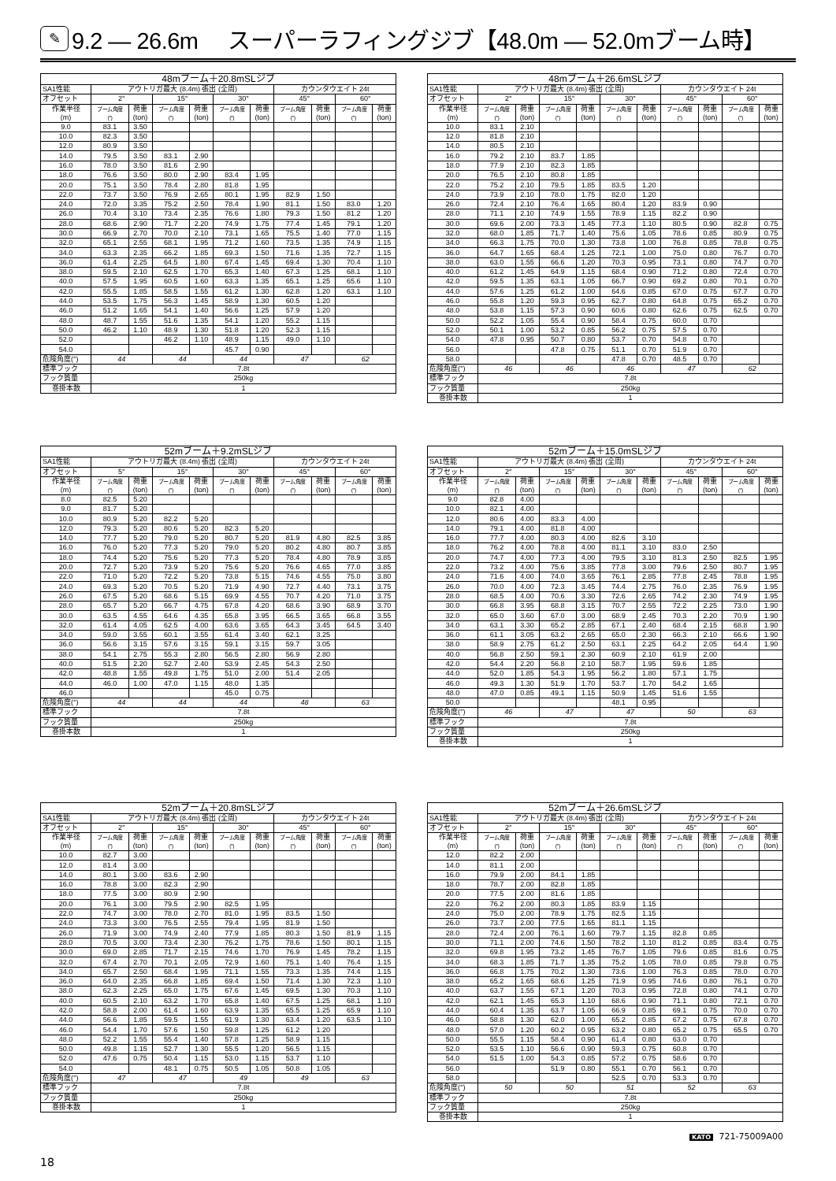✎ 9.2 — 26.6m スーパーラフィングジブ【48.0m — 52.0mブーム時】
| 48mブーム＋20.8mSLジブ | | | | | | | | | | |
| --- | --- | --- | --- | --- | --- | --- | --- | --- | --- | --- |
| SA1性能 | アウトリガ最大 (8.4m) 張出 (全周) | | | | | | カウンタウエイト 24t | | | |
| オフセット | 2° | | 15° | | 30° | | 45° | | 60° | |
| 作業半径 (m) | ブーム角度 (°) | 荷重 (ton) | ブーム角度 (°) | 荷重 (ton) | ブーム角度 (°) | 荷重 (ton) | ブーム角度 (°) | 荷重 (ton) | ブーム角度 (°) | 荷重 (ton) |
| 9.0 | 83.1 | 3.50 | | | | | | | | |
| 10.0 | 82.3 | 3.50 | | | | | | | | |
| 12.0 | 80.9 | 3.50 | | | | | | | | |
| 14.0 | 79.5 | 3.50 | 83.1 | 2.90 | | | | | | |
| 16.0 | 78.0 | 3.50 | 81.6 | 2.90 | | | | | | |
| 18.0 | 76.6 | 3.50 | 80.0 | 2.90 | 83.4 | 1.95 | | | | |
| 20.0 | 75.1 | 3.50 | 78.4 | 2.80 | 81.8 | 1.95 | | | | |
| 22.0 | 73.7 | 3.50 | 76.9 | 2.65 | 80.1 | 1.95 | 82.9 | 1.50 | | |
| 24.0 | 72.0 | 3.35 | 75.2 | 2.50 | 78.4 | 1.90 | 81.1 | 1.50 | 83.0 | 1.20 |
| 26.0 | 70.4 | 3.10 | 73.4 | 2.35 | 76.6 | 1.80 | 79.3 | 1.50 | 81.2 | 1.20 |
| 28.0 | 68.6 | 2.90 | 71.7 | 2.20 | 74.9 | 1.75 | 77.4 | 1.45 | 79.1 | 1.20 |
| 30.0 | 66.9 | 2.70 | 70.0 | 2.10 | 73.1 | 1.65 | 75.5 | 1.40 | 77.0 | 1.15 |
| 32.0 | 65.1 | 2.55 | 68.1 | 1.95 | 71.2 | 1.60 | 73.5 | 1.35 | 74.9 | 1.15 |
| 34.0 | 63.3 | 2.35 | 66.2 | 1.85 | 69.3 | 1.50 | 71.6 | 1.35 | 72.7 | 1.15 |
| 36.0 | 61.4 | 2.25 | 64.5 | 1.80 | 67.4 | 1.45 | 69.4 | 1.30 | 70.4 | 1.10 |
| 38.0 | 59.5 | 2.10 | 62.5 | 1.70 | 65.3 | 1.40 | 67.3 | 1.25 | 68.1 | 1.10 |
| 40.0 | 57.5 | 1.95 | 60.5 | 1.60 | 63.3 | 1.35 | 65.1 | 1.25 | 65.6 | 1.10 |
| 42.0 | 55.5 | 1.85 | 58.5 | 1.55 | 61.2 | 1.30 | 62.8 | 1.20 | 63.1 | 1.10 |
| 44.0 | 53.5 | 1.75 | 56.3 | 1.45 | 58.9 | 1.30 | 60.5 | 1.20 | | |
| 46.0 | 51.2 | 1.65 | 54.1 | 1.40 | 56.6 | 1.25 | 57.9 | 1.20 | | |
| 48.0 | 48.7 | 1.55 | 51.6 | 1.35 | 54.1 | 1.20 | 55.2 | 1.15 | | |
| 50.0 | 46.2 | 1.10 | 48.9 | 1.30 | 51.8 | 1.20 | 52.3 | 1.15 | | |
| 52.0 | | | 46.2 | 1.10 | 48.9 | 1.15 | 49.0 | 1.10 | | |
| 54.0 | | | | | 45.7 | 0.90 | | | | |
| 危険角度(°) | 44 | | 44 | | 44 | | 47 | | 62 | |
| 標準フック | 7.8t | | | | | | | | | |
| フック質量 | 250kg | | | | | | | | | |
| 巻掛本数 | 1 | | | | | | | | | |
| 48mブーム＋26.6mSLジブ | | | | | | | | | | |
| --- | --- | --- | --- | --- | --- | --- | --- | --- | --- | --- |
| SA1性能 | アウトリガ最大 (8.4m) 張出 (全周) | | | | | | カウンタウエイト 24t | | | |
| オフセット | 2° | | 15° | | 30° | | 45° | | 60° | |
| 作業半径 (m) | ブーム角度 (°) | 荷重 (ton) | ブーム角度 (°) | 荷重 (ton) | ブーム角度 (°) | 荷重 (ton) | ブーム角度 (°) | 荷重 (ton) | ブーム角度 (°) | 荷重 (ton) |
| 10.0 | 83.1 | 2.10 | | | | | | | | |
| 12.0 | 81.8 | 2.10 | | | | | | | | |
| 14.0 | 80.5 | 2.10 | | | | | | | | |
| 16.0 | 79.2 | 2.10 | 83.7 | 1.85 | | | | | | |
| 18.0 | 77.9 | 2.10 | 82.3 | 1.85 | | | | | | |
| 20.0 | 76.5 | 2.10 | 80.8 | 1.85 | | | | | | |
| 22.0 | 75.2 | 2.10 | 79.5 | 1.85 | 83.5 | 1.20 | | | | |
| 24.0 | 73.9 | 2.10 | 78.0 | 1.75 | 82.0 | 1.20 | | | | |
| 26.0 | 72.4 | 2.10 | 76.4 | 1.65 | 80.4 | 1.20 | 83.9 | 0.90 | | |
| 28.0 | 71.1 | 2.10 | 74.9 | 1.55 | 78.9 | 1.15 | 82.2 | 0.90 | | |
| 30.0 | 69.6 | 2.00 | 73.3 | 1.45 | 77.3 | 1.10 | 80.5 | 0.90 | 82.8 | 0.75 |
| 32.0 | 68.0 | 1.85 | 71.7 | 1.40 | 75.6 | 1.05 | 78.6 | 0.85 | 80.9 | 0.75 |
| 34.0 | 66.3 | 1.75 | 70.0 | 1.30 | 73.8 | 1.00 | 76.8 | 0.85 | 78.8 | 0.75 |
| 36.0 | 64.7 | 1.65 | 68.4 | 1.25 | 72.1 | 1.00 | 75.0 | 0.80 | 76.7 | 0.70 |
| 38.0 | 63.0 | 1.55 | 66.6 | 1.20 | 70.3 | 0.95 | 73.1 | 0.80 | 74.7 | 0.70 |
| 40.0 | 61.2 | 1.45 | 64.9 | 1.15 | 68.4 | 0.90 | 71.2 | 0.80 | 72.4 | 0.70 |
| 42.0 | 59.5 | 1.35 | 63.1 | 1.05 | 66.7 | 0.90 | 69.2 | 0.80 | 70.1 | 0.70 |
| 44.0 | 57.6 | 1.25 | 61.2 | 1.00 | 64.6 | 0.85 | 67.0 | 0.75 | 67.7 | 0.70 |
| 46.0 | 55.8 | 1.20 | 59.3 | 0.95 | 62.7 | 0.80 | 64.8 | 0.75 | 65.2 | 0.70 |
| 48.0 | 53.8 | 1.15 | 57.3 | 0.90 | 60.6 | 0.80 | 62.6 | 0.75 | 62.5 | 0.70 |
| 50.0 | 52.2 | 1.05 | 55.4 | 0.90 | 58.4 | 0.75 | 60.0 | 0.70 | | |
| 52.0 | 50.1 | 1.00 | 53.2 | 0.85 | 56.2 | 0.75 | 57.5 | 0.70 | | |
| 54.0 | 47.8 | 0.95 | 50.7 | 0.80 | 53.7 | 0.70 | 54.8 | 0.70 | | |
| 56.0 | | | 47.8 | 0.75 | 51.1 | 0.70 | 51.9 | 0.70 | | |
| 58.0 | | | | | 47.8 | 0.70 | 48.5 | 0.70 | | |
| 危険角度(°) | 46 | | 46 | | 46 | | 47 | | 62 | |
| 標準フック | 7.8t | | | | | | | | | |
| フック質量 | 250kg | | | | | | | | | |
| 巻掛本数 | 1 | | | | | | | | | |
| 52mブーム＋9.2mSLジブ | | | | | | | | | | |
| --- | --- | --- | --- | --- | --- | --- | --- | --- | --- | --- |
| SA1性能 | アウトリガ最大 (8.4m) 張出 (全周) | | | | | | カウンタウエイト 24t | | | |
| オフセット | 5° | | 15° | | 30° | | 45° | | 60° | |
| 作業半径 (m) | ブーム角度 (°) | 荷重 (ton) | ブーム角度 (°) | 荷重 (ton) | ブーム角度 (°) | 荷重 (ton) | ブーム角度 (°) | 荷重 (ton) | ブーム角度 (°) | 荷重 (ton) |
| 8.0 | 82.5 | 5.20 | | | | | | | | |
| 9.0 | 81.7 | 5.20 | | | | | | | | |
| 10.0 | 80.9 | 5.20 | 82.2 | 5.20 | | | | | | |
| 12.0 | 79.3 | 5.20 | 80.6 | 5.20 | 82.3 | 5.20 | | | | |
| 14.0 | 77.7 | 5.20 | 79.0 | 5.20 | 80.7 | 5.20 | 81.9 | 4.80 | 82.5 | 3.85 |
| 16.0 | 76.0 | 5.20 | 77.3 | 5.20 | 79.0 | 5.20 | 80.2 | 4.80 | 80.7 | 3.85 |
| 18.0 | 74.4 | 5.20 | 75.6 | 5.20 | 77.3 | 5.20 | 78.4 | 4.80 | 78.9 | 3.85 |
| 20.0 | 72.7 | 5.20 | 73.9 | 5.20 | 75.6 | 5.20 | 76.6 | 4.65 | 77.0 | 3.85 |
| 22.0 | 71.0 | 5.20 | 72.2 | 5.20 | 73.8 | 5.15 | 74.6 | 4.55 | 75.0 | 3.80 |
| 24.0 | 69.3 | 5.20 | 70.5 | 5.20 | 71.9 | 4.90 | 72.7 | 4.40 | 73.1 | 3.75 |
| 26.0 | 67.5 | 5.20 | 68.6 | 5.15 | 69.9 | 4.55 | 70.7 | 4.20 | 71.0 | 3.75 |
| 28.0 | 65.7 | 5.20 | 66.7 | 4.75 | 67.8 | 4.20 | 68.6 | 3.90 | 68.9 | 3.70 |
| 30.0 | 63.5 | 4.55 | 64.6 | 4.35 | 65.8 | 3.95 | 66.5 | 3.65 | 66.8 | 3.55 |
| 32.0 | 61.4 | 4.05 | 62.5 | 4.00 | 63.6 | 3.65 | 64.3 | 3.45 | 64.5 | 3.40 |
| 34.0 | 59.0 | 3.55 | 60.1 | 3.55 | 61.4 | 3.40 | 62.1 | 3.25 | | |
| 36.0 | 56.6 | 3.15 | 57.6 | 3.15 | 59.1 | 3.15 | 59.7 | 3.05 | | |
| 38.0 | 54.1 | 2.75 | 55.3 | 2.80 | 56.5 | 2.80 | 56.9 | 2.80 | | |
| 40.0 | 51.5 | 2.20 | 52.7 | 2.40 | 53.9 | 2.45 | 54.3 | 2.50 | | |
| 42.0 | 48.8 | 1.55 | 49.8 | 1.75 | 51.0 | 2.00 | 51.4 | 2.05 | | |
| 44.0 | 46.0 | 1.00 | 47.0 | 1.15 | 48.0 | 1.35 | | | | |
| 46.0 | | | | | 45.0 | 0.75 | | | | |
| 危険角度(°) | 44 | | 44 | | 44 | | 48 | | 63 | |
| 標準フック | 7.8t | | | | | | | | | |
| フック質量 | 250kg | | | | | | | | | |
| 巻掛本数 | 1 | | | | | | | | | |
| 52mブーム＋15.0mSLジブ | | | | | | | | | | |
| --- | --- | --- | --- | --- | --- | --- | --- | --- | --- | --- |
| SA1性能 | アウトリガ最大 (8.4m) 張出 (全周) | | | | | | カウンタウエイト 24t | | | |
| オフセット | 2° | | 15° | | 30° | | 45° | | 60° | |
| 作業半径 (m) | ブーム角度 (°) | 荷重 (ton) | ブーム角度 (°) | 荷重 (ton) | ブーム角度 (°) | 荷重 (ton) | ブーム角度 (°) | 荷重 (ton) | ブーム角度 (°) | 荷重 (ton) |
| 9.0 | 82.8 | 4.00 | | | | | | | | |
| 10.0 | 82.1 | 4.00 | | | | | | | | |
| 12.0 | 80.6 | 4.00 | 83.3 | 4.00 | | | | | | |
| 14.0 | 79.1 | 4.00 | 81.8 | 4.00 | | | | | | |
| 16.0 | 77.7 | 4.00 | 80.3 | 4.00 | 82.6 | 3.10 | | | | |
| 18.0 | 76.2 | 4.00 | 78.8 | 4.00 | 81.1 | 3.10 | 83.0 | 2.50 | | |
| 20.0 | 74.7 | 4.00 | 77.3 | 4.00 | 79.5 | 3.10 | 81.3 | 2.50 | 82.5 | 1.95 |
| 22.0 | 73.2 | 4.00 | 75.6 | 3.85 | 77.8 | 3.00 | 79.6 | 2.50 | 80.7 | 1.95 |
| 24.0 | 71.6 | 4.00 | 74.0 | 3.65 | 76.1 | 2.85 | 77.8 | 2.45 | 78.8 | 1.95 |
| 26.0 | 70.0 | 4.00 | 72.3 | 3.45 | 74.4 | 2.75 | 76.0 | 2.35 | 76.9 | 1.95 |
| 28.0 | 68.5 | 4.00 | 70.6 | 3.30 | 72.6 | 2.65 | 74.2 | 2.30 | 74.9 | 1.95 |
| 30.0 | 66.8 | 3.95 | 68.8 | 3.15 | 70.7 | 2.55 | 72.2 | 2.25 | 73.0 | 1.90 |
| 32.0 | 65.0 | 3.60 | 67.0 | 3.00 | 68.9 | 2.45 | 70.3 | 2.20 | 70.9 | 1.90 |
| 34.0 | 63.1 | 3.30 | 65.2 | 2.85 | 67.1 | 2.40 | 68.4 | 2.15 | 68.8 | 1.90 |
| 36.0 | 61.1 | 3.05 | 63.2 | 2.65 | 65.0 | 2.30 | 66.3 | 2.10 | 66.6 | 1.90 |
| 38.0 | 58.9 | 2.75 | 61.2 | 2.50 | 63.1 | 2.25 | 64.2 | 2.05 | 64.4 | 1.90 |
| 40.0 | 56.8 | 2.50 | 59.1 | 2.30 | 60.9 | 2.10 | 61.9 | 2.00 | | |
| 42.0 | 54.4 | 2.20 | 56.8 | 2.10 | 58.7 | 1.95 | 59.6 | 1.85 | | |
| 44.0 | 52.0 | 1.85 | 54.3 | 1.95 | 56.2 | 1.80 | 57.1 | 1.75 | | |
| 46.0 | 49.3 | 1.30 | 51.9 | 1.70 | 53.7 | 1.70 | 54.2 | 1.65 | | |
| 48.0 | 47.0 | 0.85 | 49.1 | 1.15 | 50.9 | 1.45 | 51.6 | 1.55 | | |
| 50.0 | | | | | 48.1 | 0.95 | | | | |
| 危険角度(°) | 46 | | 47 | | 47 | | 50 | | 63 | |
| 標準フック | 7.8t | | | | | | | | | |
| フック質量 | 250kg | | | | | | | | | |
| 巻掛本数 | 1 | | | | | | | | | |
| 52mブーム＋20.8mSLジブ | | | | | | | | | | |
| --- | --- | --- | --- | --- | --- | --- | --- | --- | --- | --- |
| SA1性能 | アウトリガ最大 (8.4m) 張出 (全周) | | | | | | カウンタウエイト 24t | | | |
| オフセット | 2° | | 15° | | 30° | | 45° | | 60° | |
| 作業半径 (m) | ブーム角度 (°) | 荷重 (ton) | ブーム角度 (°) | 荷重 (ton) | ブーム角度 (°) | 荷重 (ton) | ブーム角度 (°) | 荷重 (ton) | ブーム角度 (°) | 荷重 (ton) |
| 10.0 | 82.7 | 3.00 | | | | | | | | |
| 12.0 | 81.4 | 3.00 | | | | | | | | |
| 14.0 | 80.1 | 3.00 | 83.6 | 2.90 | | | | | | |
| 16.0 | 78.8 | 3.00 | 82.3 | 2.90 | | | | | | |
| 18.0 | 77.5 | 3.00 | 80.9 | 2.90 | | | | | | |
| 20.0 | 76.1 | 3.00 | 79.5 | 2.90 | 82.5 | 1.95 | | | | |
| 22.0 | 74.7 | 3.00 | 78.0 | 2.70 | 81.0 | 1.95 | 83.5 | 1.50 | | |
| 24.0 | 73.3 | 3.00 | 76.5 | 2.55 | 79.4 | 1.95 | 81.9 | 1.50 | | |
| 26.0 | 71.9 | 3.00 | 74.9 | 2.40 | 77.9 | 1.85 | 80.3 | 1.50 | 81.9 | 1.15 |
| 28.0 | 70.5 | 3.00 | 73.4 | 2.30 | 76.2 | 1.75 | 78.6 | 1.50 | 80.1 | 1.15 |
| 30.0 | 69.0 | 2.85 | 71.7 | 2.15 | 74.6 | 1.70 | 76.9 | 1.45 | 78.2 | 1.15 |
| 32.0 | 67.4 | 2.70 | 70.1 | 2.05 | 72.9 | 1.60 | 75.1 | 1.40 | 76.4 | 1.15 |
| 34.0 | 65.7 | 2.50 | 68.4 | 1.95 | 71.1 | 1.55 | 73.3 | 1.35 | 74.4 | 1.15 |
| 36.0 | 64.0 | 2.35 | 66.8 | 1.85 | 69.4 | 1.50 | 71.4 | 1.30 | 72.3 | 1.10 |
| 38.0 | 62.3 | 2.25 | 65.0 | 1.75 | 67.6 | 1.45 | 69.5 | 1.30 | 70.3 | 1.10 |
| 40.0 | 60.5 | 2.10 | 63.2 | 1.70 | 65.8 | 1.40 | 67.5 | 1.25 | 68.1 | 1.10 |
| 42.0 | 58.8 | 2.00 | 61.4 | 1.60 | 63.9 | 1.35 | 65.5 | 1.25 | 65.9 | 1.10 |
| 44.0 | 56.6 | 1.85 | 59.5 | 1.55 | 61.9 | 1.30 | 63.4 | 1.20 | 63.5 | 1.10 |
| 46.0 | 54.4 | 1.70 | 57.6 | 1.50 | 59.8 | 1.25 | 61.2 | 1.20 | | |
| 48.0 | 52.2 | 1.55 | 55.4 | 1.40 | 57.8 | 1.25 | 58.9 | 1.15 | | |
| 50.0 | 49.8 | 1.15 | 52.7 | 1.30 | 55.5 | 1.20 | 56.5 | 1.15 | | |
| 52.0 | 47.6 | 0.75 | 50.4 | 1.15 | 53.0 | 1.15 | 53.7 | 1.10 | | |
| 54.0 | | | 48.1 | 0.75 | 50.5 | 1.05 | 50.8 | 1.05 | | |
| 危険角度(°) | 47 | | 47 | | 49 | | 49 | | 63 | |
| 標準フック | 7.8t | | | | | | | | | |
| フック質量 | 250kg | | | | | | | | | |
| 巻掛本数 | 1 | | | | | | | | | |
| 52mブーム＋26.6mSLジブ | | | | | | | | | | |
| --- | --- | --- | --- | --- | --- | --- | --- | --- | --- | --- |
| SA1性能 | アウトリガ最大 (8.4m) 張出 (全周) | | | | | | カウンタウエイト 24t | | | |
| オフセット | 2° | | 15° | | 30° | | 45° | | 60° | |
| 作業半径 (m) | ブーム角度 (°) | 荷重 (ton) | ブーム角度 (°) | 荷重 (ton) | ブーム角度 (°) | 荷重 (ton) | ブーム角度 (°) | 荷重 (ton) | ブーム角度 (°) | 荷重 (ton) |
| 12.0 | 82.2 | 2.00 | | | | | | | | |
| 14.0 | 81.1 | 2.00 | | | | | | | | |
| 16.0 | 79.9 | 2.00 | 84.1 | 1.85 | | | | | | |
| 18.0 | 78.7 | 2.00 | 82.8 | 1.85 | | | | | | |
| 20.0 | 77.5 | 2.00 | 81.6 | 1.85 | | | | | | |
| 22.0 | 76.2 | 2.00 | 80.3 | 1.85 | 83.9 | 1.15 | | | | |
| 24.0 | 75.0 | 2.00 | 78.9 | 1.75 | 82.5 | 1.15 | | | | |
| 26.0 | 73.7 | 2.00 | 77.5 | 1.65 | 81.1 | 1.15 | | | | |
| 28.0 | 72.4 | 2.00 | 76.1 | 1.60 | 79.7 | 1.15 | 82.8 | 0.85 | | |
| 30.0 | 71.1 | 2.00 | 74.6 | 1.50 | 78.2 | 1.10 | 81.2 | 0.85 | 83.4 | 0.75 |
| 32.0 | 69.8 | 1.95 | 73.2 | 1.45 | 76.7 | 1.05 | 79.6 | 0.85 | 81.6 | 0.75 |
| 34.0 | 68.3 | 1.85 | 71.7 | 1.35 | 75.2 | 1.05 | 78.0 | 0.85 | 79.8 | 0.75 |
| 36.0 | 66.8 | 1.75 | 70.2 | 1.30 | 73.6 | 1.00 | 76.3 | 0.85 | 78.0 | 0.70 |
| 38.0 | 65.2 | 1.65 | 68.6 | 1.25 | 71.9 | 0.95 | 74.6 | 0.80 | 76.1 | 0.70 |
| 40.0 | 63.7 | 1.55 | 67.1 | 1.20 | 70.3 | 0.95 | 72.8 | 0.80 | 74.1 | 0.70 |
| 42.0 | 62.1 | 1.45 | 65.3 | 1.10 | 68.6 | 0.90 | 71.1 | 0.80 | 72.1 | 0.70 |
| 44.0 | 60.4 | 1.35 | 63.7 | 1.05 | 66.9 | 0.85 | 69.1 | 0.75 | 70.0 | 0.70 |
| 46.0 | 58.8 | 1.30 | 62.0 | 1.00 | 65.2 | 0.85 | 67.2 | 0.75 | 67.8 | 0.70 |
| 48.0 | 57.0 | 1.20 | 60.2 | 0.95 | 63.2 | 0.80 | 65.2 | 0.75 | 65.5 | 0.70 |
| 50.0 | 55.5 | 1.15 | 58.4 | 0.90 | 61.4 | 0.80 | 63.0 | 0.70 | | |
| 52.0 | 53.5 | 1.10 | 56.6 | 0.90 | 59.3 | 0.75 | 60.8 | 0.70 | | |
| 54.0 | 51.5 | 1.00 | 54.3 | 0.85 | 57.2 | 0.75 | 58.6 | 0.70 | | |
| 56.0 | | | 51.9 | 0.80 | 55.1 | 0.70 | 56.1 | 0.70 | | |
| 58.0 | | | | | 52.5 | 0.70 | 53.3 | 0.70 | | |
| 危険角度(°) | 50 | | 50 | | 51 | | 52 | | 63 | |
| 標準フック | 7.8t | | | | | | | | | |
| フック質量 | 250kg | | | | | | | | | |
| 巻掛本数 | 1 | | | | | | | | | |
KATO 721-75009A00
18